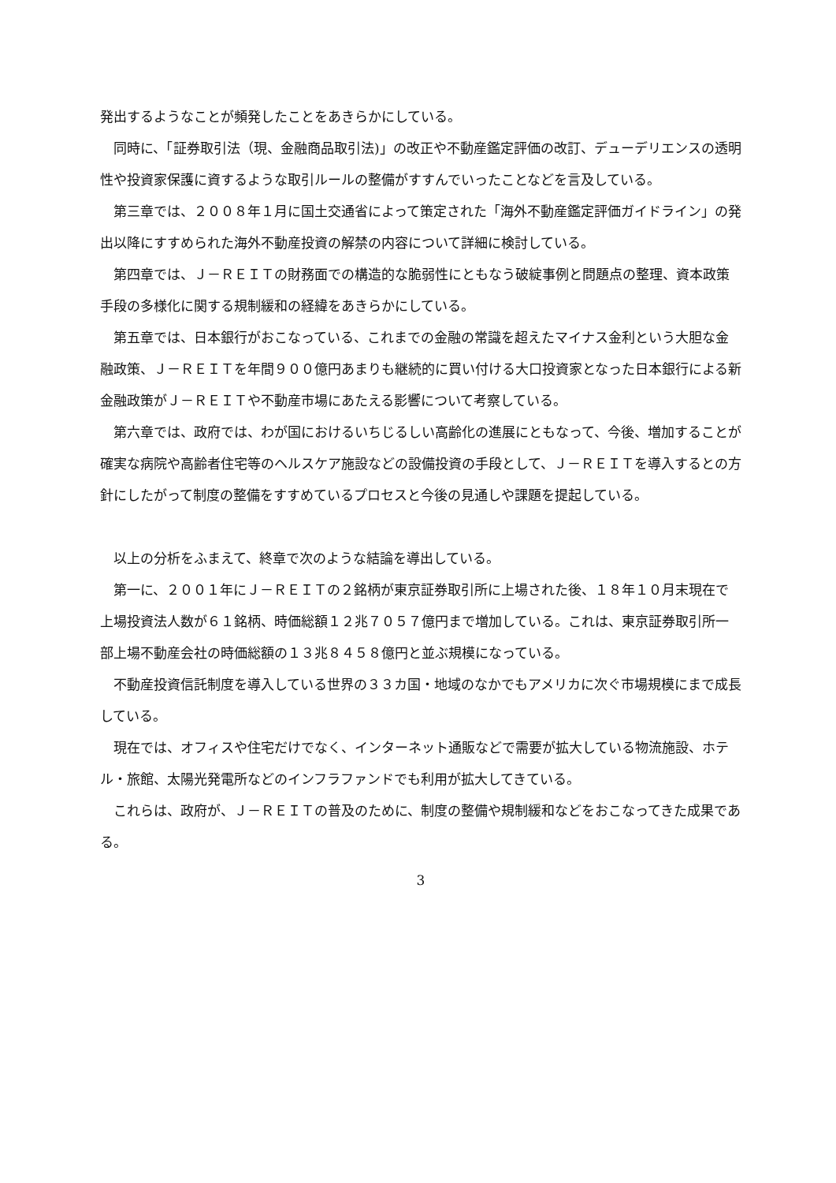発出するようなことが頻発したことをあきらかにしている。
　同時に、「証券取引法（現、金融商品取引法)」の改正や不動産鑑定評価の改訂、デューデリエンスの透明性や投資家保護に資するような取引ルールの整備がすすんでいったことなどを言及している。
　第三章では、２００８年１月に国土交通省によって策定された「海外不動産鑑定評価ガイドライン」の発出以降にすすめられた海外不動産投資の解禁の内容について詳細に検討している。
　第四章では、Ｊ－ＲＥＩＴの財務面での構造的な脆弱性にともなう破綻事例と問題点の整理、資本政策手段の多様化に関する規制緩和の経緯をあきらかにしている。
　第五章では、日本銀行がおこなっている、これまでの金融の常識を超えたマイナス金利という大胆な金融政策、Ｊ－ＲＥＩＴを年間９００億円あまりも継続的に買い付ける大口投資家となった日本銀行による新金融政策がＪ－ＲＥＩＴや不動産市場にあたえる影響について考察している。
　第六章では、政府では、わが国におけるいちじるしい高齢化の進展にともなって、今後、増加することが確実な病院や高齢者住宅等のヘルスケア施設などの設備投資の手段として、Ｊ－ＲＥＩＴを導入するとの方針にしたがって制度の整備をすすめているプロセスと今後の見通しや課題を提起している。
　以上の分析をふまえて、終章で次のような結論を導出している。
　第一に、２００１年にＪ－ＲＥＩＴの２銘柄が東京証券取引所に上場された後、１８年１０月末現在で上場投資法人数が６１銘柄、時価総額１２兆７０５７億円まで増加している。これは、東京証券取引所一部上場不動産会社の時価総額の１３兆８４５８億円と並ぶ規模になっている。
　不動産投資信託制度を導入している世界の３３カ国・地域のなかでもアメリカに次ぐ市場規模にまで成長している。
　現在では、オフィスや住宅だけでなく、インターネット通販などで需要が拡大している物流施設、ホテル・旅館、太陽光発電所などのインフラファンドでも利用が拡大してきている。
　これらは、政府が、Ｊ－ＲＥＩＴの普及のために、制度の整備や規制緩和などをおこなってきた成果である。
3